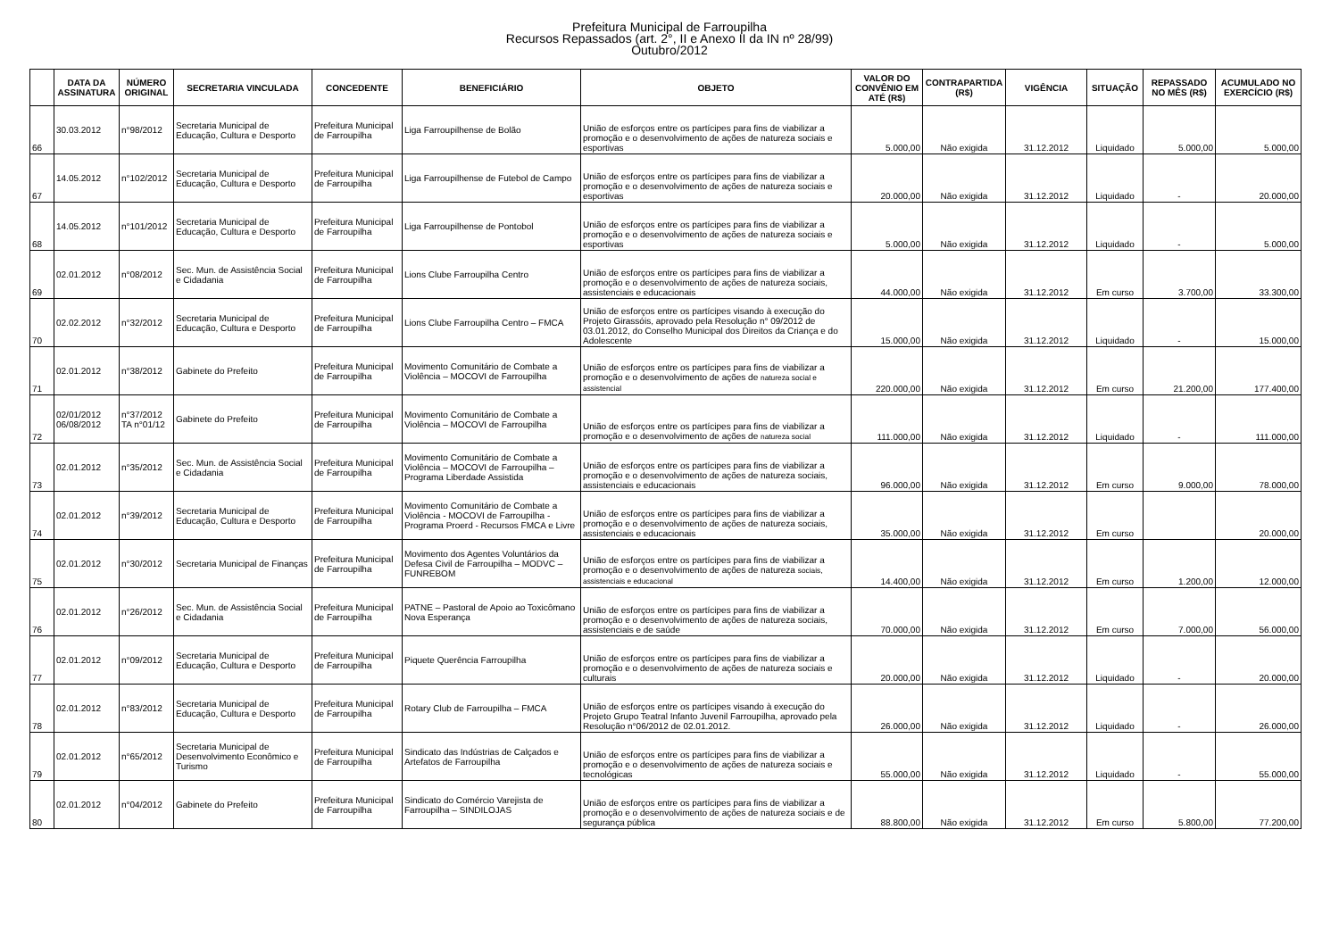Prefeitura Municipal de Farroupilha
Recursos Repassados (art. 2°, II e Anexo II da IN nº 28/99)
Outubro/2012
| | DATA DA ASSINATURA | NÚMERO ORIGINAL | SECRETARIA VINCULADA | CONCEDENTE | BENEFICIÁRIO | OBJETO | VALOR DO CONVÊNIO EM ATÉ (R$) | CONTRAPARTIDA (R$) | VIGÊNCIA | SITUAÇÃO | REPASSADO NO MÊS (R$) | ACUMULADO NO EXERCÍCIO (R$) |
| --- | --- | --- | --- | --- | --- | --- | --- | --- | --- | --- | --- | --- |
| 66 | 30.03.2012 | n°98/2012 | Secretaria Municipal de Educação, Cultura e Desporto | Prefeitura Municipal de Farroupilha | Liga Farroupilhense de Bolão | União de esforços entre os partícipes para fins de viabilizar a promoção e o desenvolvimento de ações de natureza sociais e esportivas | 5.000,00 | Não exigida | 31.12.2012 | Liquidado | 5.000,00 | 5.000,00 |
| 67 | 14.05.2012 | n°102/2012 | Secretaria Municipal de Educação, Cultura e Desporto | Prefeitura Municipal de Farroupilha | Liga Farroupilhense de Futebol de Campo | União de esforços entre os partícipes para fins de viabilizar a promoção e o desenvolvimento de ações de natureza sociais e esportivas | 20.000,00 | Não exigida | 31.12.2012 | Liquidado | - | 20.000,00 |
| 68 | 14.05.2012 | n°101/2012 | Secretaria Municipal de Educação, Cultura e Desporto | Prefeitura Municipal de Farroupilha | Liga Farroupilhense de Pontobol | União de esforços entre os partícipes para fins de viabilizar a promoção e o desenvolvimento de ações de natureza sociais e esportivas | 5.000,00 | Não exigida | 31.12.2012 | Liquidado | - | 5.000,00 |
| 69 | 02.01.2012 | n°08/2012 | Sec. Mun. de Assistência Social e Cidadania | Prefeitura Municipal de Farroupilha | Lions Clube Farroupilha Centro | União de esforços entre os partícipes para fins de viabilizar a promoção e o desenvolvimento de ações de natureza sociais, assistenciais e educacionais | 44.000,00 | Não exigida | 31.12.2012 | Em curso | 3.700,00 | 33.300,00 |
| 70 | 02.02.2012 | n°32/2012 | Secretaria Municipal de Educação, Cultura e Desporto | Prefeitura Municipal de Farroupilha | Lions Clube Farroupilha Centro – FMCA | União de esforços entre os partícipes visando à execução do Projeto Girassóis, aprovado pela Resolução n° 09/2012 de 03.01.2012, do Conselho Municipal dos Direitos da Criança e do Adolescente | 15.000,00 | Não exigida | 31.12.2012 | Liquidado | - | 15.000,00 |
| 71 | 02.01.2012 | n°38/2012 | Gabinete do Prefeito | Prefeitura Municipal de Farroupilha | Movimento Comunitário de Combate a Violência – MOCOVI de Farroupilha | União de esforços entre os partícipes para fins de viabilizar a promoção e o desenvolvimento de ações de natureza social e assistencial | 220.000,00 | Não exigida | 31.12.2012 | Em curso | 21.200,00 | 177.400,00 |
| 72 | 02/01/2012 06/08/2012 | n°37/2012 TA n°01/12 | Gabinete do Prefeito | Prefeitura Municipal de Farroupilha | Movimento Comunitário de Combate a Violência – MOCOVI de Farroupilha | União de esforços entre os partícipes para fins de viabilizar a promoção e o desenvolvimento de ações de natureza social | 111.000,00 | Não exigida | 31.12.2012 | Liquidado | - | 111.000,00 |
| 73 | 02.01.2012 | n°35/2012 | Sec. Mun. de Assistência Social e Cidadania | Prefeitura Municipal de Farroupilha | Movimento Comunitário de Combate a Violência – MOCOVI de Farroupilha – Programa Liberdade Assistida | União de esforços entre os partícipes para fins de viabilizar a promoção e o desenvolvimento de ações de natureza sociais, assistenciais e educacionais | 96.000,00 | Não exigida | 31.12.2012 | Em curso | 9.000,00 | 78.000,00 |
| 74 | 02.01.2012 | n°39/2012 | Secretaria Municipal de Educação, Cultura e Desporto | Prefeitura Municipal de Farroupilha | Movimento Comunitário de Combate a Violência - MOCOVI de Farroupilha - Programa Proerd - Recursos FMCA e Livre | União de esforços entre os partícipes para fins de viabilizar a promoção e o desenvolvimento de ações de natureza sociais, assistenciais e educacionais | 35.000,00 | Não exigida | 31.12.2012 | Em curso | | 20.000,00 |
| 75 | 02.01.2012 | n°30/2012 | Secretaria Municipal de Finanças | Prefeitura Municipal de Farroupilha | Movimento dos Agentes Voluntários da Defesa Civil de Farroupilha – MODVC – FUNREBOM | União de esforços entre os partícipes para fins de viabilizar a promoção e o desenvolvimento de ações de natureza sociais, assistenciais e educacional | 14.400,00 | Não exigida | 31.12.2012 | Em curso | 1.200,00 | 12.000,00 |
| 76 | 02.01.2012 | n°26/2012 | Sec. Mun. de Assistência Social e Cidadania | Prefeitura Municipal de Farroupilha | PATNE – Pastoral de Apoio ao Toxicômano Nova Esperança | União de esforços entre os partícipes para fins de viabilizar a promoção e o desenvolvimento de ações de natureza sociais, assistenciais e de saúde | 70.000,00 | Não exigida | 31.12.2012 | Em curso | 7.000,00 | 56.000,00 |
| 77 | 02.01.2012 | n°09/2012 | Secretaria Municipal de Educação, Cultura e Desporto | Prefeitura Municipal de Farroupilha | Piquete Querência Farroupilha | União de esforços entre os partícipes para fins de viabilizar a promoção e o desenvolvimento de ações de natureza sociais e culturais | 20.000,00 | Não exigida | 31.12.2012 | Liquidado | - | 20.000,00 |
| 78 | 02.01.2012 | n°83/2012 | Secretaria Municipal de Educação, Cultura e Desporto | Prefeitura Municipal de Farroupilha | Rotary Club de Farroupilha – FMCA | União de esforços entre os partícipes visando à execução do Projeto Grupo Teatral Infanto Juvenil Farroupilha, aprovado pela Resolução n°06/2012 de 02.01.2012. | 26.000,00 | Não exigida | 31.12.2012 | Liquidado | - | 26.000,00 |
| 79 | 02.01.2012 | n°65/2012 | Secretaria Municipal de Desenvolvimento Econômico e Turismo | Prefeitura Municipal de Farroupilha | Sindicato das Indústrias de Calçados e Artefatos de Farroupilha | União de esforços entre os partícipes para fins de viabilizar a promoção e o desenvolvimento de ações de natureza sociais e tecnológicas | 55.000,00 | Não exigida | 31.12.2012 | Liquidado | - | 55.000,00 |
| 80 | 02.01.2012 | n°04/2012 | Gabinete do Prefeito | Prefeitura Municipal de Farroupilha | Sindicato do Comércio Varejista de Farroupilha – SINDILOJAS | União de esforços entre os partícipes para fins de viabilizar a promoção e o desenvolvimento de ações de natureza sociais e de segurança pública | 88.800,00 | Não exigida | 31.12.2012 | Em curso | 5.800,00 | 77.200,00 |